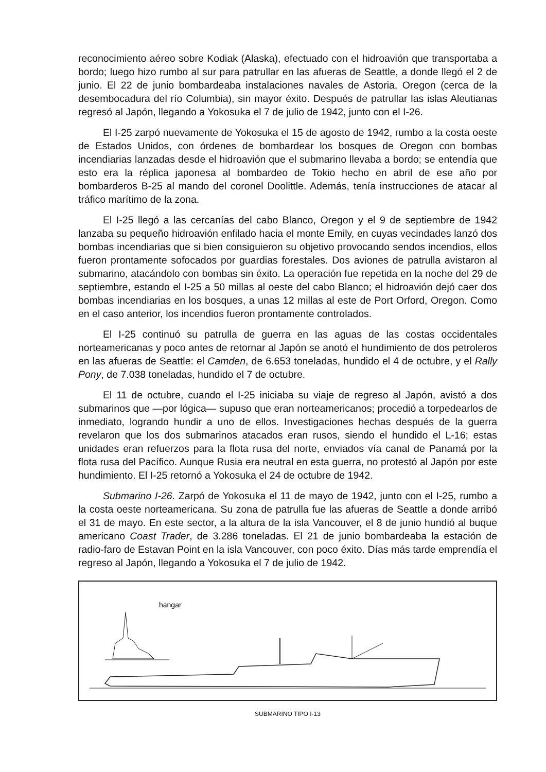reconocimiento aéreo sobre Kodiak (Alaska), efectuado con el hidroavión que transportaba a bordo; luego hizo rumbo al sur para patrullar en las afueras de Seattle, a donde llegó el 2 de junio. El 22 de junio bombardeaba instalaciones navales de Astoria, Oregon (cerca de la desembocadura del río Columbia), sin mayor éxito. Después de patrullar las islas Aleutianas regresó al Japón, llegando a Yokosuka el 7 de julio de 1942, junto con el I-26.
El I-25 zarpó nuevamente de Yokosuka el 15 de agosto de 1942, rumbo a la costa oeste de Estados Unidos, con órdenes de bombardear los bosques de Oregon con bombas incendiarias lanzadas desde el hidroavión que el submarino llevaba a bordo; se entendía que esto era la réplica japonesa al bombardeo de Tokio hecho en abril de ese año por bombarderos B-25 al mando del coronel Doolittle. Además, tenía instrucciones de atacar al tráfico marítimo de la zona.
El I-25 llegó a las cercanías del cabo Blanco, Oregon y el 9 de septiembre de 1942 lanzaba su pequeño hidroavión enfilado hacia el monte Emily, en cuyas vecindades lanzó dos bombas incendiarias que si bien consiguieron su objetivo provocando sendos incendios, ellos fueron prontamente sofocados por guardias forestales. Dos aviones de patrulla avistaron al submarino, atacándolo con bombas sin éxito. La operación fue repetida en la noche del 29 de septiembre, estando el I-25 a 50 millas al oeste del cabo Blanco; el hidroavión dejó caer dos bombas incendiarias en los bosques, a unas 12 millas al este de Port Orford, Oregon. Como en el caso anterior, los incendios fueron prontamente controlados.
El I-25 continuó su patrulla de guerra en las aguas de las costas occidentales norteamericanas y poco antes de retornar al Japón se anotó el hundimiento de dos petroleros en las afueras de Seattle: el Camden, de 6.653 toneladas, hundido el 4 de octubre, y el Rally Pony, de 7.038 toneladas, hundido el 7 de octubre.
El 11 de octubre, cuando el I-25 iniciaba su viaje de regreso al Japón, avistó a dos submarinos que —por lógica— supuso que eran norteamericanos; procedió a torpedearlos de inmediato, logrando hundir a uno de ellos. Investigaciones hechas después de la guerra revelaron que los dos submarinos atacados eran rusos, siendo el hundido el L-16; estas unidades eran refuerzos para la flota rusa del norte, enviados vía canal de Panamá por la flota rusa del Pacífico. Aunque Rusia era neutral en esta guerra, no protestó al Japón por este hundimiento. El I-25 retornó a Yokosuka el 24 de octubre de 1942.
Submarino I-26. Zarpó de Yokosuka el 11 de mayo de 1942, junto con el I-25, rumbo a la costa oeste norteamericana. Su zona de patrulla fue las afueras de Seattle a donde arribó el 31 de mayo. En este sector, a la altura de la isla Vancouver, el 8 de junio hundió al buque americano Coast Trader, de 3.286 toneladas. El 21 de junio bombardeaba la estación de radio-faro de Estavan Point en la isla Vancouver, con poco éxito. Días más tarde emprendía el regreso al Japón, llegando a Yokosuka el 7 de julio de 1942.
hangar
SUBMARINO TIPO I-13